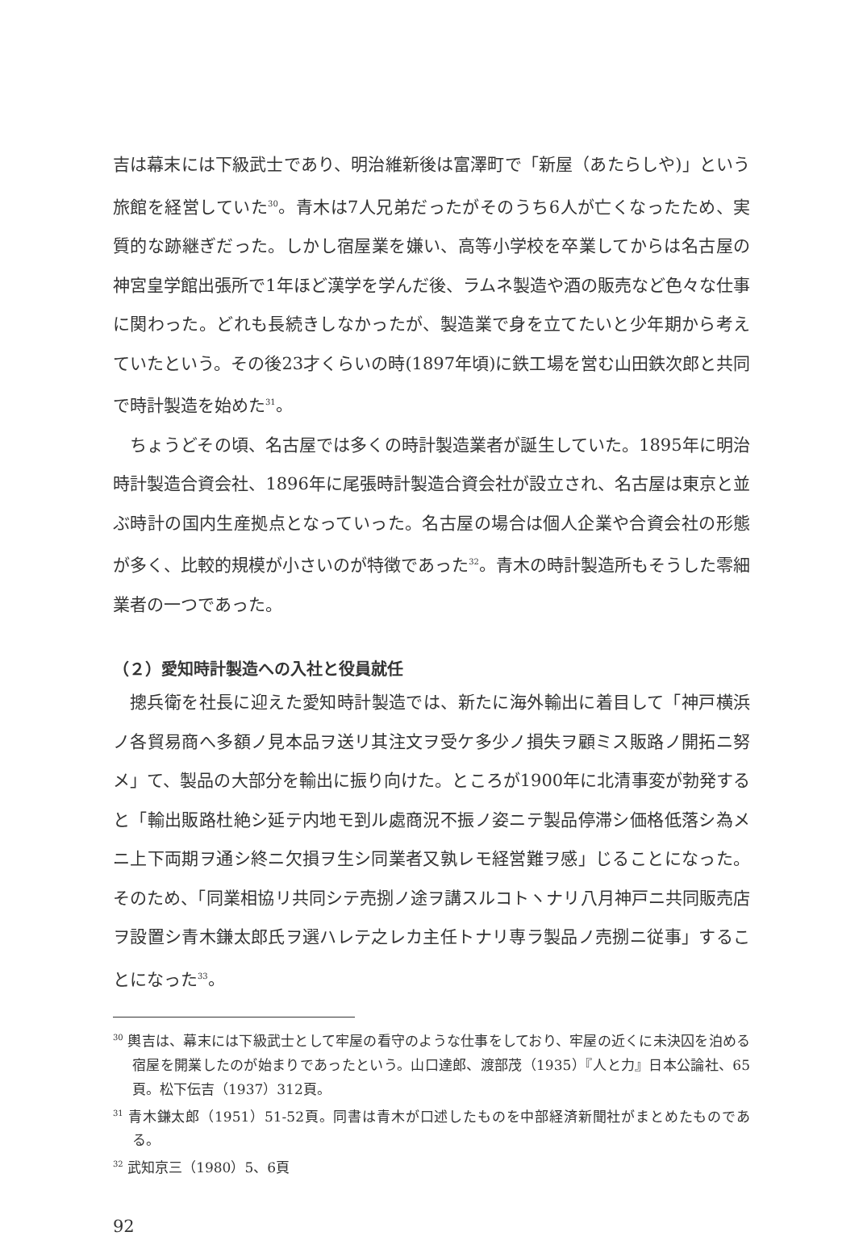吉は幕末には下級武士であり、明治維新後は富澤町で「新屋（あたらしや)」という旅館を経営していた<sup>30</sup>。青木は7人兄弟だったがそのうち6人が亡くなったため、実質的な跡継ぎだった。しかし宿屋業を嫌い、高等小学校を卒業してからは名古屋の神宮皇学館出張所で1年ほど漢学を学んだ後、ラムネ製造や酒の販売など色々な仕事に関わった。どれも長続きしなかったが、製造業で身を立てたいと少年期から考えていたという。その後23才くらいの時(1897年頃)に鉄工場を営む山田鉄次郎と共同で時計製造を始めた<sup>31</sup>。
ちょうどその頃、名古屋では多くの時計製造業者が誕生していた。1895年に明治時計製造合資会社、1896年に尾張時計製造合資会社が設立され、名古屋は東京と並ぶ時計の国内生産拠点となっていった。名古屋の場合は個人企業や合資会社の形態が多く、比較的規模が小さいのが特徴であった<sup>32</sup>。青木の時計製造所もそうした零細業者の一つであった。
（２）愛知時計製造への入社と役員就任
摠兵衛を社長に迎えた愛知時計製造では、新たに海外輸出に着目して「神戸横浜ノ各貿易商へ多額ノ見本品ヲ送リ其注文ヲ受ケ多少ノ損失ヲ顧ミス販路ノ開拓ニ努メ」て、製品の大部分を輸出に振り向けた。ところが1900年に北清事変が勃発すると「輸出販路杜絶シ延テ内地モ到ル處商況不振ノ姿ニテ製品停滞シ価格低落シ為メニ上下両期ヲ通シ終ニ欠損ヲ生シ同業者又孰レモ経営難ヲ感」じることになった。そのため、「同業相協リ共同シテ売捌ノ途ヲ講スルコトヽナリ八月神戸ニ共同販売店ヲ設置シ青木鎌太郎氏ヲ選ハレテ之レカ主任トナリ専ラ製品ノ売捌ニ従事」することになった<sup>33</sup>。
<sup>30</sup> 輿吉は、幕末には下級武士として牢屋の看守のような仕事をしており、牢屋の近くに未決囚を泊める宿屋を開業したのが始まりであったという。山口達郎、渡部茂（1935）『人と力』日本公論社、65頁。松下伝吉（1937）312頁。
<sup>31</sup> 青木鎌太郎（1951）51-52頁。同書は青木が口述したものを中部経済新聞社がまとめたものである。
<sup>32</sup> 武知京三（1980）5、6頁
92